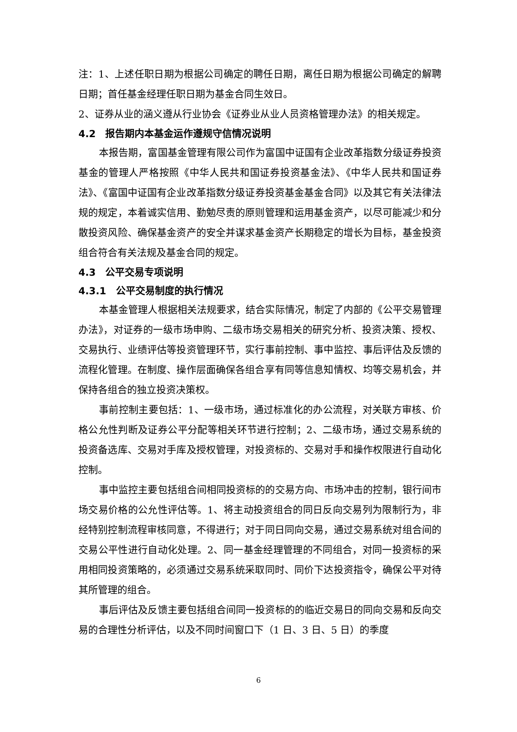注：1、上述任职日期为根据公司确定的聘任日期，离任日期为根据公司确定的解聘日期；首任基金经理任职日期为基金合同生效日。
2、证券从业的涵义遵从行业协会《证券业从业人员资格管理办法》的相关规定。
4.2　报告期内本基金运作遵规守信情况说明
本报告期，富国基金管理有限公司作为富国中证国有企业改革指数分级证券投资基金的管理人严格按照《中华人民共和国证券投资基金法》、《中华人民共和国证券法》、《富国中证国有企业改革指数分级证券投资基金基金合同》以及其它有关法律法规的规定，本着诚实信用、勤勉尽责的原则管理和运用基金资产，以尽可能减少和分散投资风险、确保基金资产的安全并谋求基金资产长期稳定的增长为目标，基金投资组合符合有关法规及基金合同的规定。
4.3　公平交易专项说明
4.3.1　公平交易制度的执行情况
本基金管理人根据相关法规要求，结合实际情况，制定了内部的《公平交易管理办法》，对证券的一级市场申购、二级市场交易相关的研究分析、投资决策、授权、交易执行、业绩评估等投资管理环节，实行事前控制、事中监控、事后评估及反馈的流程化管理。在制度、操作层面确保各组合享有同等信息知情权、均等交易机会，并保持各组合的独立投资决策权。
事前控制主要包括：1、一级市场，通过标准化的办公流程，对关联方审核、价格公允性判断及证券公平分配等相关环节进行控制；2、二级市场，通过交易系统的投资备选库、交易对手库及授权管理，对投资标的、交易对手和操作权限进行自动化控制。
事中监控主要包括组合间相同投资标的的交易方向、市场冲击的控制，银行间市场交易价格的公允性评估等。1、将主动投资组合的同日反向交易列为限制行为，非经特别控制流程审核同意，不得进行；对于同日同向交易，通过交易系统对组合间的交易公平性进行自动化处理。2、同一基金经理管理的不同组合，对同一投资标的采用相同投资策略的，必须通过交易系统采取同时、同价下达投资指令，确保公平对待其所管理的组合。
事后评估及反馈主要包括组合间同一投资标的的临近交易日的同向交易和反向交易的合理性分析评估，以及不同时间窗口下（1 日、3 日、5 日）的季度
6